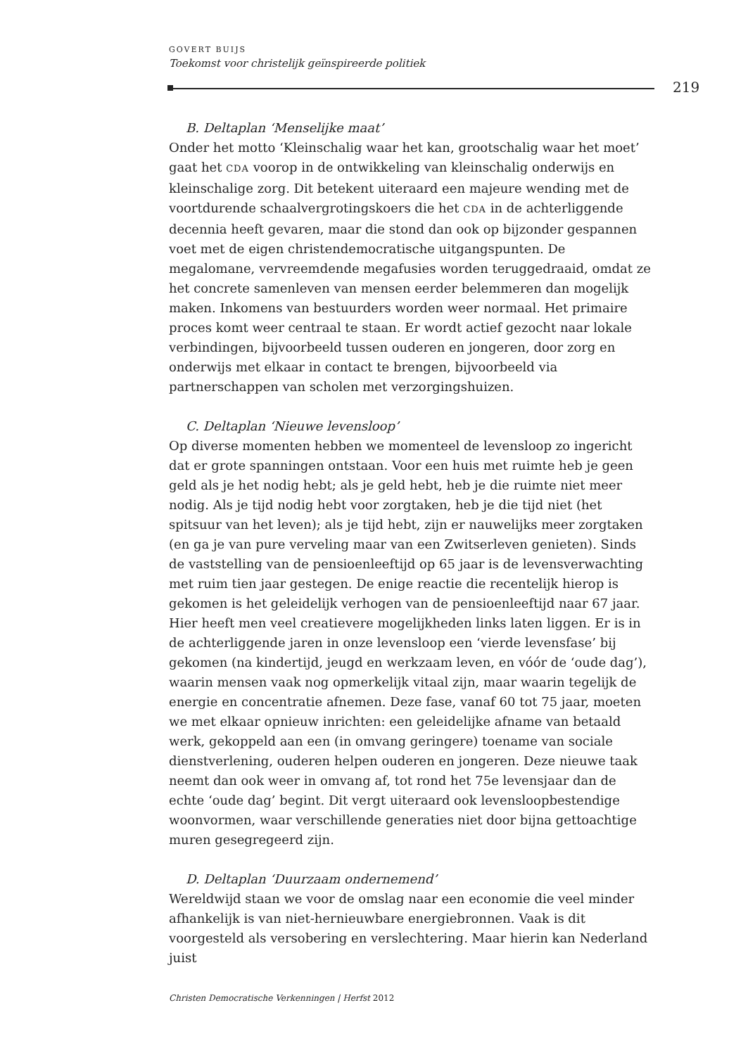GOVERT BUIJS
Toekomst voor christelijk geïnspireerde politiek
219
B. Deltaplan ‘Menselijke maat’
Onder het motto ‘Kleinschalig waar het kan, grootschalig waar het moet’ gaat het CDA voorop in de ontwikkeling van kleinschalig onderwijs en kleinschalige zorg. Dit betekent uiteraard een majeure wending met de voortdurende schaalvergrotingskoers die het CDA in de achterliggende decennia heeft gevaren, maar die stond dan ook op bijzonder gespannen voet met de eigen christendemocratische uitgangspunten. De megalomane, vervreemdende megafusies worden teruggedraaid, omdat ze het concrete samenleven van mensen eerder belemmeren dan mogelijk maken. Inkomens van bestuurders worden weer normaal. Het primaire proces komt weer centraal te staan. Er wordt actief gezocht naar lokale verbindingen, bijvoorbeeld tussen ouderen en jongeren, door zorg en onderwijs met elkaar in contact te brengen, bijvoorbeeld via partnerschappen van scholen met verzorgingshuizen.
C. Deltaplan ‘Nieuwe levensloop’
Op diverse momenten hebben we momenteel de levensloop zo ingericht dat er grote spanningen ontstaan. Voor een huis met ruimte heb je geen geld als je het nodig hebt; als je geld hebt, heb je die ruimte niet meer nodig. Als je tijd nodig hebt voor zorgtaken, heb je die tijd niet (het spitsuur van het leven); als je tijd hebt, zijn er nauwelijks meer zorgtaken (en ga je van pure verveling maar van een Zwitserleven genieten). Sinds de vaststelling van de pensioenleeftijd op 65 jaar is de levensverwachting met ruim tien jaar gestegen. De enige reactie die recentelijk hierop is gekomen is het geleidelijk verhogen van de pensioenleeftijd naar 67 jaar. Hier heeft men veel creatievere mogelijkheden links laten liggen. Er is in de achterliggende jaren in onze levensloop een ‘vierde levensfase’ bij gekomen (na kindertijd, jeugd en werkzaam leven, en vóór de ‘oude dag’), waarin mensen vaak nog opmerkelijk vitaal zijn, maar waarin tegelijk de energie en concentratie afnemen. Deze fase, vanaf 60 tot 75 jaar, moeten we met elkaar opnieuw inrichten: een geleidelijke afname van betaald werk, gekoppeld aan een (in omvang geringere) toename van sociale dienstverlening, ouderen helpen ouderen en jongeren. Deze nieuwe taak neemt dan ook weer in omvang af, tot rond het 75e levensjaar dan de echte ‘oude dag’ begint. Dit vergt uiteraard ook levensloopbestendige woonvormen, waar verschillende generaties niet door bijna gettoachtige muren gesegregeerd zijn.
D. Deltaplan ‘Duurzaam ondernemend’
Wereldwijd staan we voor de omslag naar een economie die veel minder afhankelijk is van niet-hernieuwbare energiebronnen. Vaak is dit voorgesteld als versobering en verslechtering. Maar hierin kan Nederland juist
Christen Democratische Verkenningen | Herfst 2012